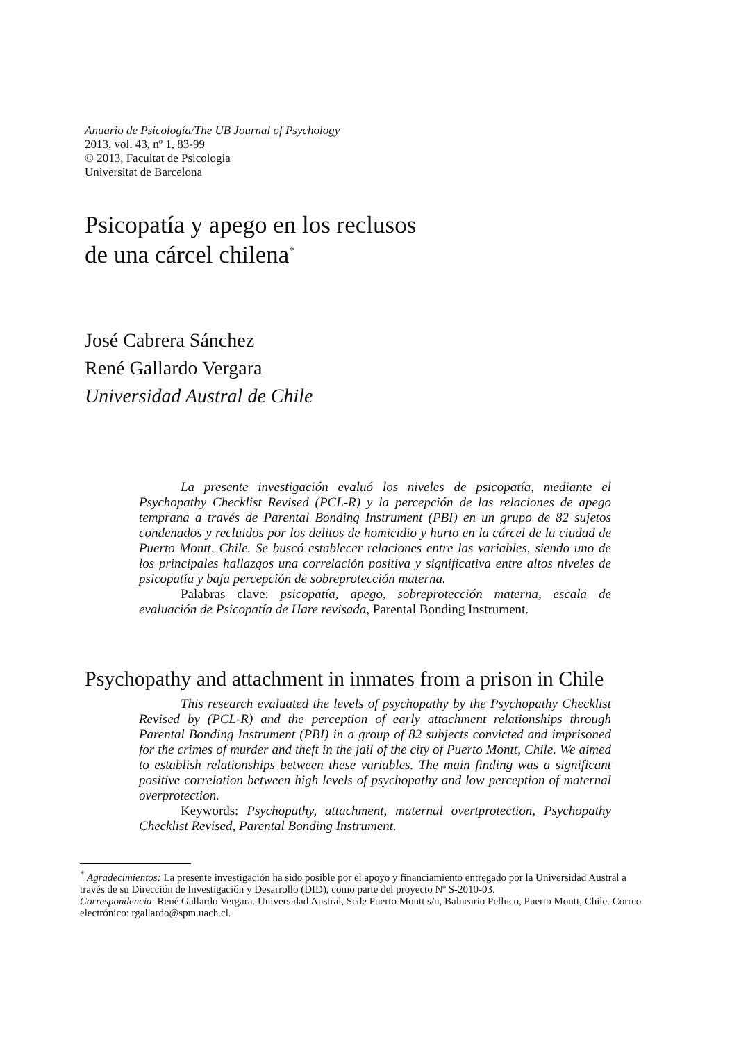Anuario de Psicología/The UB Journal of Psychology
2013, vol. 43, nº 1, 83-99
© 2013, Facultat de Psicologia
Universitat de Barcelona
Psicopatía y apego en los reclusos
de una cárcel chilena<sup>*</sup>
José Cabrera Sánchez
René Gallardo Vergara
Universidad Austral de Chile
La presente investigación evaluó los niveles de psicopatía, mediante el Psychopathy Checklist Revised (PCL-R) y la percepción de las relaciones de apego temprana a través de Parental Bonding Instrument (PBI) en un grupo de 82 sujetos condenados y recluidos por los delitos de homicidio y hurto en la cárcel de la ciudad de Puerto Montt, Chile. Se buscó establecer relaciones entre las variables, siendo uno de los principales hallazgos una correlación positiva y significativa entre altos niveles de psicopatía y baja percepción de sobreprotección materna.
Palabras clave: psicopatía, apego, sobreprotección materna, escala de evaluación de Psicopatía de Hare revisada, Parental Bonding Instrument.
Psychopathy and attachment in inmates from a prison in Chile
This research evaluated the levels of psychopathy by the Psychopathy Checklist Revised by (PCL-R) and the perception of early attachment relationships through Parental Bonding Instrument (PBI) in a group of 82 subjects convicted and imprisoned for the crimes of murder and theft in the jail of the city of Puerto Montt, Chile. We aimed to establish relationships between these variables. The main finding was a significant positive correlation between high levels of psychopathy and low perception of maternal overprotection.
Keywords: Psychopathy, attachment, maternal overtprotection, Psychopathy Checklist Revised, Parental Bonding Instrument.
<sup>*</sup> Agradecimientos: La presente investigación ha sido posible por el apoyo y financiamiento entregado por la Universidad Austral a través de su Dirección de Investigación y Desarrollo (DID), como parte del proyecto Nº S-2010-03.
Correspondencia: René Gallardo Vergara. Universidad Austral, Sede Puerto Montt s/n, Balneario Pelluco, Puerto Montt, Chile. Correo electrónico: rgallardo@spm.uach.cl.